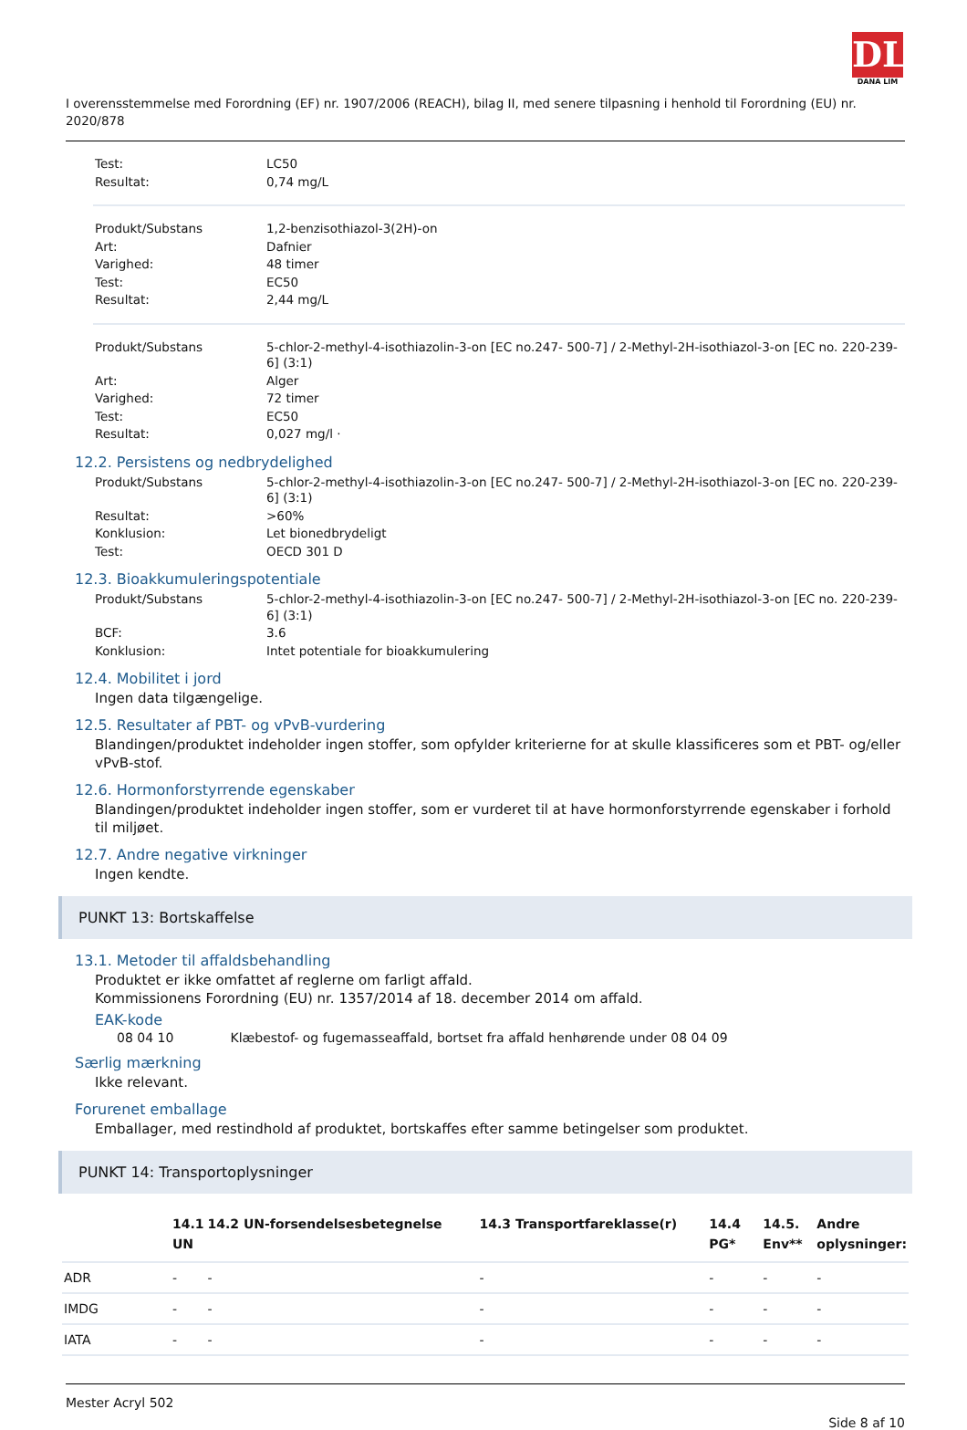DL
DANA LIM
I overensstemmelse med Forordning (EF) nr. 1907/2006 (REACH), bilag II, med senere tilpasning i henhold til Forordning (EU) nr. 2020/878
| Test: | LC50 |
| Resultat: | 0,74 mg/L |
| Produkt/Substans | 1,2-benzisothiazol-3(2H)-on |
| Art: | Dafnier |
| Varighed: | 48 timer |
| Test: | EC50 |
| Resultat: | 2,44 mg/L |
| Produkt/Substans | 5-chlor-2-methyl-4-isothiazolin-3-on [EC no.247- 500-7] / 2-Methyl-2H-isothiazol-3-on [EC no. 220-239-6] (3:1) |
| Art: | Alger |
| Varighed: | 72 timer |
| Test: | EC50 |
| Resultat: | 0,027 mg/l · |
12.2. Persistens og nedbrydelighed
| Produkt/Substans | 5-chlor-2-methyl-4-isothiazolin-3-on [EC no.247- 500-7] / 2-Methyl-2H-isothiazol-3-on [EC no. 220-239-6] (3:1) |
| Resultat: | >60% |
| Konklusion: | Let bionedbrydeligt |
| Test: | OECD 301 D |
12.3. Bioakkumuleringspotentiale
| Produkt/Substans | 5-chlor-2-methyl-4-isothiazolin-3-on [EC no.247- 500-7] / 2-Methyl-2H-isothiazol-3-on [EC no. 220-239-6] (3:1) |
| BCF: | 3.6 |
| Konklusion: | Intet potentiale for bioakkumulering |
12.4. Mobilitet i jord
Ingen data tilgængelige.
12.5. Resultater af PBT- og vPvB-vurdering
Blandingen/produktet indeholder ingen stoffer, som opfylder kriterierne for at skulle klassificeres som et PBT- og/eller vPvB-stof.
12.6. Hormonforstyrrende egenskaber
Blandingen/produktet indeholder ingen stoffer, som er vurderet til at have hormonforstyrrende egenskaber i forhold til miljøet.
12.7. Andre negative virkninger
Ingen kendte.
PUNKT 13: Bortskaffelse
13.1. Metoder til affaldsbehandling
Produktet er ikke omfattet af reglerne om farligt affald.
Kommissionens Forordning (EU) nr. 1357/2014 af 18. december 2014 om affald.
EAK-kode
08 04 10 Klæbestof- og fugemasseaffald, bortset fra affald henhørende under 08 04 09
Særlig mærkning
Ikke relevant.
Forurenet emballage
Emballager, med restindhold af produktet, bortskaffes efter samme betingelser som produktet.
PUNKT 14: Transportoplysninger
| | 14.1 UN | 14.2 UN-forsendelsesbetegnelse | 14.3 Transportfareklasse(r) | 14.4 PG* | 14.5. Env** | Andre oplysninger: |
| --- | --- | --- | --- | --- | --- | --- |
| ADR | - | - | - | - | - | - |
| IMDG | - | - | - | - | - | - |
| IATA | - | - | - | - | - | - |
Mester Acryl 502
Side 8 af 10